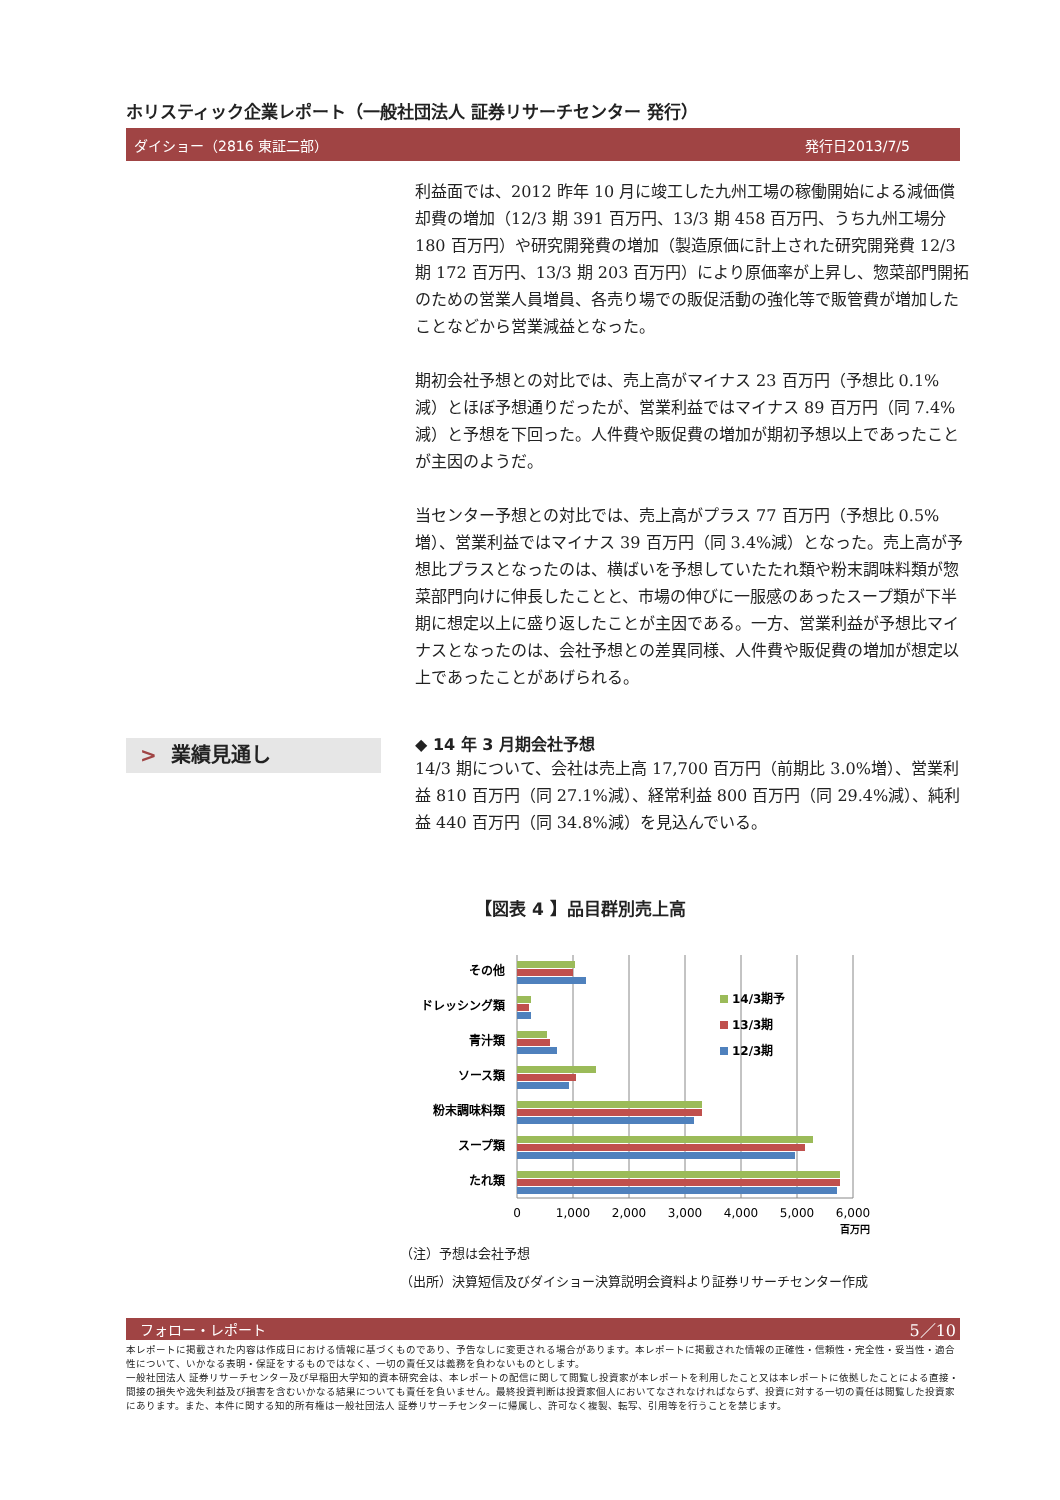ホリスティック企業レポート（一般社団法人 証券リサーチセンター 発行）
ダイショー（2816 東証二部） 発行日2013/7/5
利益面では、2012 昨年 10 月に竣工した九州工場の稼働開始による減価償却費の増加（12/3 期 391 百万円、13/3 期 458 百万円、うち九州工場分 180 百万円）や研究開発費の増加（製造原価に計上された研究開発費 12/3 期 172 百万円、13/3 期 203 百万円）により原価率が上昇し、惣菜部門開拓のための営業人員増員、各売り場での販促活動の強化等で販管費が増加したことなどから営業減益となった。
期初会社予想との対比では、売上高がマイナス 23 百万円（予想比 0.1%減）とほぼ予想通りだったが、営業利益ではマイナス 89 百万円（同 7.4%減）と予想を下回った。人件費や販促費の増加が期初予想以上であったことが主因のようだ。
当センター予想との対比では、売上高がプラス 77 百万円（予想比 0.5%増）、営業利益ではマイナス 39 百万円（同 3.4%減）となった。売上高が予想比プラスとなったのは、横ばいを予想していたたれ類や粉末調味料類が惣菜部門向けに伸長したことと、市場の伸びに一服感のあったスープ類が下半期に想定以上に盛り返したことが主因である。一方、営業利益が予想比マイナスとなったのは、会社予想との差異同様、人件費や販促費の増加が想定以上であったことがあげられる。
◆ 14 年 3 月期会社予想
14/3 期について、会社は売上高 17,700 百万円（前期比 3.0%増）、営業利益 810 百万円（同 27.1%減）、経常利益 800 百万円（同 29.4%減）、純利益 440 百万円（同 34.8%減）を見込んでいる。
> 業績見通し
【図表 4 】品目群別売上高
その他
ドレッシング類
青汁類
ソース類
粉末調味料類
スープ類
たれ類
14/3期予
13/3期
12/3期
0
1,000
2,000
3,000
4,000
5,000
6,000
百万円
（注）予想は会社予想
（出所）決算短信及びダイショー決算説明会資料より証券リサーチセンター作成
フォロー・レポート 5／10
本レポートに掲載された内容は作成日における情報に基づくものであり、予告なしに変更される場合があります。本レポートに掲載された情報の正確性・信頼性・完全性・妥当性・適合性について、いかなる表明・保証をするものではなく、一切の責任又は義務を負わないものとします。
一般社団法人 証券リサーチセンター及び早稲田大学知的資本研究会は、本レポートの配信に関して閲覧し投資家が本レポートを利用したこと又は本レポートに依拠したことによる直接・間接の損失や逸失利益及び損害を含むいかなる結果についても責任を負いません。最終投資判断は投資家個人においてなされなければならず、投資に対する一切の責任は閲覧した投資家にあります。また、本件に関する知的所有権は一般社団法人 証券リサーチセンターに帰属し、許可なく複製、転写、引用等を行うことを禁じます。